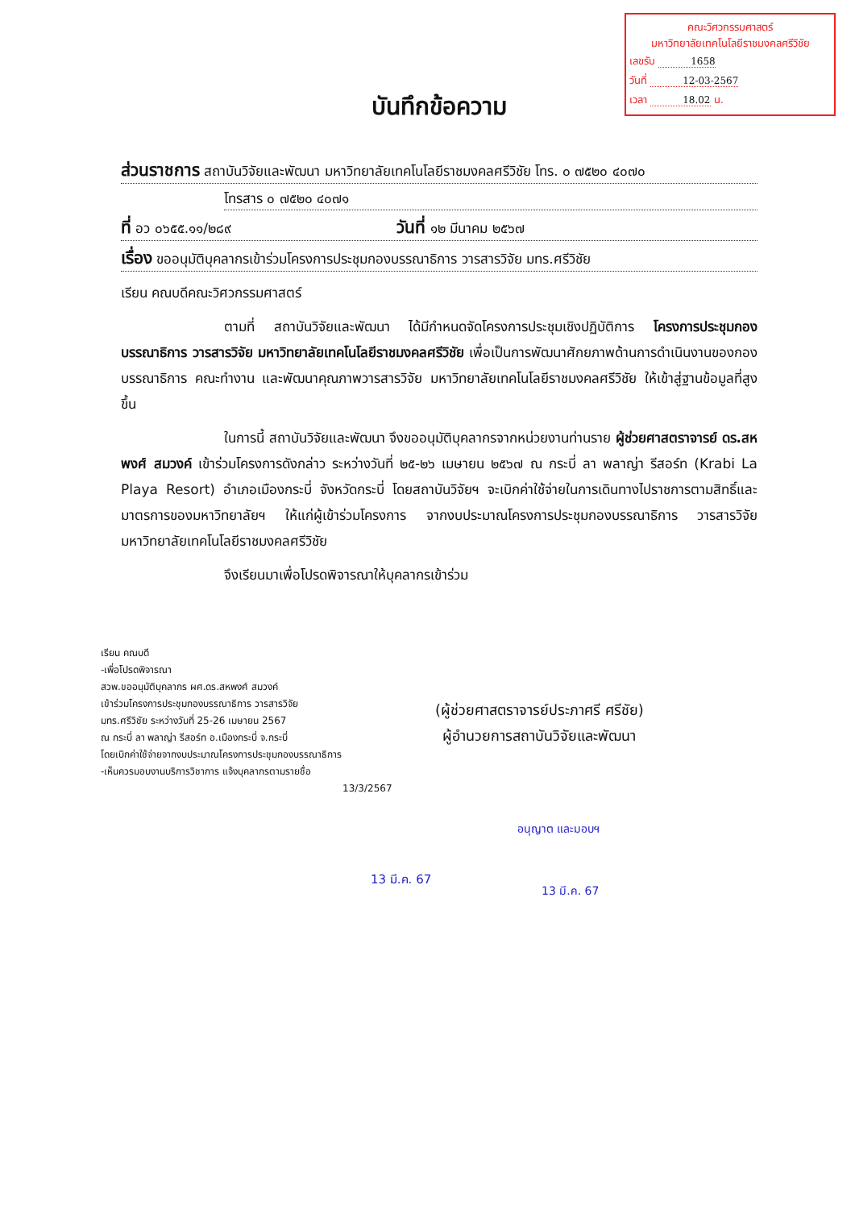คณะวิศวกรรมศาสตร์
มหาวิทยาลัยเทคโนโลยีราชมงคลศรีวิชัย
เลขรับ 1658
วันที่ 12-03-2567
เวลา 18.02 น.
บันทึกข้อความ
ส่วนราชการ สถาบันวิจัยและพัฒนา มหาวิทยาลัยเทคโนโลยีราชมงคลศรีวิชัย โทร. ๐ ๗๕๒๐ ๔๐๗๐
โทรสาร ๐ ๗๕๒๐ ๔๐๗๑
ที่ อว ๐๖๕๕.๑๑/๒๘๙ วันที่ ๑๒ มีนาคม ๒๕๖๗
เรื่อง ขออนุมัติบุคลากรเข้าร่วมโครงการประชุมกองบรรณาธิการ วารสารวิจัย มทร.ศรีวิชัย
เรียน คณบดีคณะวิศวกรรมศาสตร์
ตามที่ สถาบันวิจัยและพัฒนา ได้มีกำหนดจัดโครงการประชุมเชิงปฏิบัติการ โครงการประชุมกองบรรณาธิการ วารสารวิจัย มหาวิทยาลัยเทคโนโลยีราชมงคลศรีวิชัย เพื่อเป็นการพัฒนาศักยภาพด้านการดำเนินงานของกองบรรณาธิการ คณะทำงาน และพัฒนาคุณภาพวารสารวิจัย มหาวิทยาลัยเทคโนโลยีราชมงคลศรีวิชัย ให้เข้าสู่ฐานข้อมูลที่สูงขึ้น
ในการนี้ สถาบันวิจัยและพัฒนา จึงขออนุมัติบุคลากรจากหน่วยงานท่านราย ผู้ช่วยศาสตราจารย์ ดร.สหพงศ์ สมวงค์ เข้าร่วมโครงการดังกล่าว ระหว่างวันที่ ๒๕-๒๖ เมษายน ๒๕๖๗ ณ กระบี่ ลา พลาญ่า รีสอร์ท (Krabi La Playa Resort) อำเภอเมืองกระบี่ จังหวัดกระบี่ โดยสถาบันวิจัยฯ จะเบิกค่าใช้จ่ายในการเดินทางไปราชการตามสิทธิ์และมาตรการของมหาวิทยาลัยฯ ให้แก่ผู้เข้าร่วมโครงการ จากงบประมาณโครงการประชุมกองบรรณาธิการ วารสารวิจัย มหาวิทยาลัยเทคโนโลยีราชมงคลศรีวิชัย
จึงเรียนมาเพื่อโปรดพิจารณาให้บุคลากรเข้าร่วม
เรียน คณบดี
-เพื่อโปรดพิจารณา
สวพ.ขออนุมัติบุคลากร ผศ.ดร.สหพงศ์ สมวงค์
เข้าร่วมโครงการประชุมกองบรรณาธิการ วารสารวิจัย
มทร.ศรีวิชัย ระหว่างวันที่ 25-26 เมษายน 2567
ณ กระบี่ ลา พลาญ่า รีสอร์ท อ.เมืองกระบี่ จ.กระบี่
โดยเบิกค่าใช้จ่ายจากงบประมาณโครงการประชุมกองบรรณาธิการ
-เห็นควรมอบงานบริการวิชาการ แจ้งบุคลากรตามรายชื่อ
13/3/2567
(ผู้ช่วยศาสตราจารย์ประภาศรี ศรีชัย)
ผู้อำนวยการสถาบันวิจัยและพัฒนา
13 มี.ค. 67
อนุญาต และมอบฯ
13 มี.ค. 67